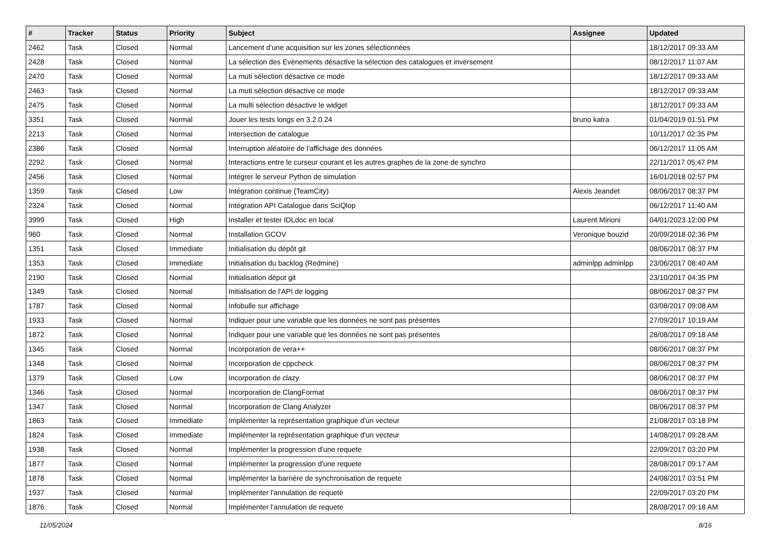| # | Tracker | Status | Priority | Subject | Assignee | Updated |
| --- | --- | --- | --- | --- | --- | --- |
| 2462 | Task | Closed | Normal | Lancement d’une acquisition sur les zones sélectionnées | | 18/12/2017 09:33 AM |
| 2428 | Task | Closed | Normal | La sélection des Evènements désactive la sélection des catalogues et inversement | | 08/12/2017 11:07 AM |
| 2470 | Task | Closed | Normal | La muti sélection désactive ce mode | | 18/12/2017 09:33 AM |
| 2463 | Task | Closed | Normal | La muti sélection désactive ce mode | | 18/12/2017 09:33 AM |
| 2475 | Task | Closed | Normal | La multi sélection désactive le widget | | 18/12/2017 09:33 AM |
| 3351 | Task | Closed | Normal | Jouer les tests longs en 3.2.0.24 | bruno katra | 01/04/2019 01:51 PM |
| 2213 | Task | Closed | Normal | Intersection de catalogue | | 10/11/2017 02:35 PM |
| 2386 | Task | Closed | Normal | Interruption aléatoire de l'affichage des données | | 06/12/2017 11:05 AM |
| 2292 | Task | Closed | Normal | Interactions entre le curseur courant et les autres graphes de la zone de synchro | | 22/11/2017 05:47 PM |
| 2456 | Task | Closed | Normal | Intégrer le serveur Python de simulation | | 16/01/2018 02:57 PM |
| 1359 | Task | Closed | Low | Intégration continue (TeamCity) | Alexis Jeandet | 08/06/2017 08:37 PM |
| 2324 | Task | Closed | Normal | Intégration API Catalogue dans SciQlop | | 06/12/2017 11:40 AM |
| 3999 | Task | Closed | High | Installer et tester IDLdoc en local | Laurent Mirioni | 04/01/2023 12:00 PM |
| 960 | Task | Closed | Normal | Installation GCOV | Veronique bouzid | 20/09/2018 02:36 PM |
| 1351 | Task | Closed | Immediate | Initialisation du dépôt git | | 08/06/2017 08:37 PM |
| 1353 | Task | Closed | Immediate | Initialisation du backlog (Redmine) | adminlpp adminlpp | 23/06/2017 08:40 AM |
| 2190 | Task | Closed | Normal | Initialisation dépot git | | 23/10/2017 04:35 PM |
| 1349 | Task | Closed | Normal | Initialisation de l'API de logging | | 08/06/2017 08:37 PM |
| 1787 | Task | Closed | Normal | Infobulle sur affichage | | 03/08/2017 09:08 AM |
| 1933 | Task | Closed | Normal | Indiquer pour une variable que les données ne sont pas présentes | | 27/09/2017 10:19 AM |
| 1872 | Task | Closed | Normal | Indiquer pour une variable que les données ne sont pas présentes | | 28/08/2017 09:18 AM |
| 1345 | Task | Closed | Normal | Incorporation de vera++ | | 08/06/2017 08:37 PM |
| 1348 | Task | Closed | Normal | Incorporation de cppcheck | | 08/06/2017 08:37 PM |
| 1379 | Task | Closed | Low | Incorporation de clazy | | 08/06/2017 08:37 PM |
| 1346 | Task | Closed | Normal | Incorporation de ClangFormat | | 08/06/2017 08:37 PM |
| 1347 | Task | Closed | Normal | Incorporation de Clang Analyzer | | 08/06/2017 08:37 PM |
| 1863 | Task | Closed | Immediate | Implémenter la représentation graphique d'un vecteur | | 21/08/2017 03:18 PM |
| 1824 | Task | Closed | Immediate | Implémenter la représentation graphique d'un vecteur | | 14/08/2017 09:28 AM |
| 1938 | Task | Closed | Normal | Implémenter la progression d'une requete | | 22/09/2017 03:20 PM |
| 1877 | Task | Closed | Normal | Implémenter la progression d'une requete | | 28/08/2017 09:17 AM |
| 1878 | Task | Closed | Normal | Implémenter la barrière de synchronisation de requete | | 24/08/2017 03:51 PM |
| 1937 | Task | Closed | Normal | Implémenter l'annulation de requete | | 22/09/2017 03:20 PM |
| 1876 | Task | Closed | Normal | Implémenter l'annulation de requete | | 28/08/2017 09:18 AM |
11/05/2024 8/16